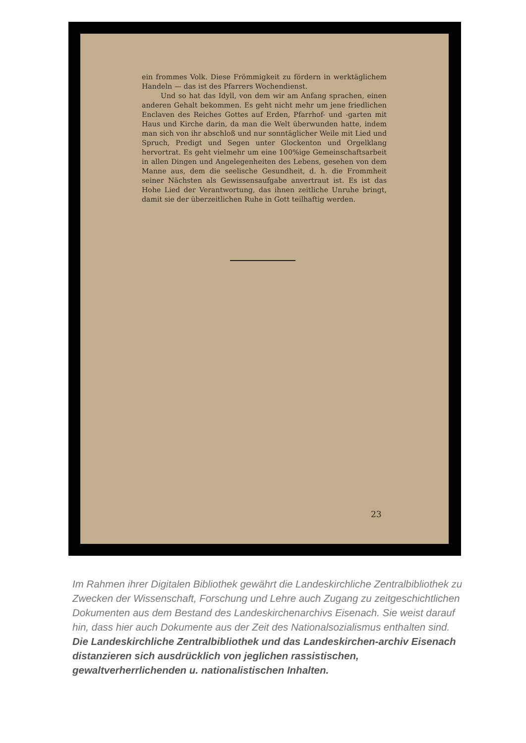ein frommes Volk. Diese Frömmigkeit zu fördern in werk­täglichem Handeln — das ist des Pfarrers Wochendienst.
Und so hat das Idyll, von dem wir am Anfang sprachen, einen anderen Gehalt bekommen. Es geht nicht mehr um jene friedlichen Enclaven des Reiches Gottes auf Erden, Pfarrhof- und -garten mit Haus und Kirche darin, da man die Welt überwunden hatte, indem man sich von ihr abschloß und nur sonntäglicher Weile mit Lied und Spruch, Predigt und Segen unter Glockenton und Orgelklang hervortrat. Es geht vielmehr um eine 100%ige Gemeinschaftsarbeit in allen Dingen und Angelegenheiten des Lebens, gesehen von dem Manne aus, dem die seelische Gesundheit, d. h. die Frommheit seiner Nächsten als Gewissensaufgabe anver­traut ist. Es ist das Hohe Lied der Verantwortung, das ihnen zeitliche Unruhe bringt, damit sie der überzeitlichen Ruhe in Gott teilhaftig werden.
23
Im Rahmen ihrer Digitalen Bibliothek gewährt die Landeskirchliche Zentralbibliothek zu Zwecken der Wissenschaft, Forschung und Lehre auch Zugang zu zeitgeschichtlichen Dokumenten aus dem Bestand des Landeskirchenarchivs Eisenach. Sie weist darauf hin, dass hier auch Dokumente aus der Zeit des Nationalsozialismus enthalten sind. Die Landeskirchliche Zentralbibliothek und das Landeskirchen-archiv Eisenach distanzieren sich ausdrücklich von jeglichen rassistischen, gewaltverherrlichenden u. nationalistischen Inhalten.